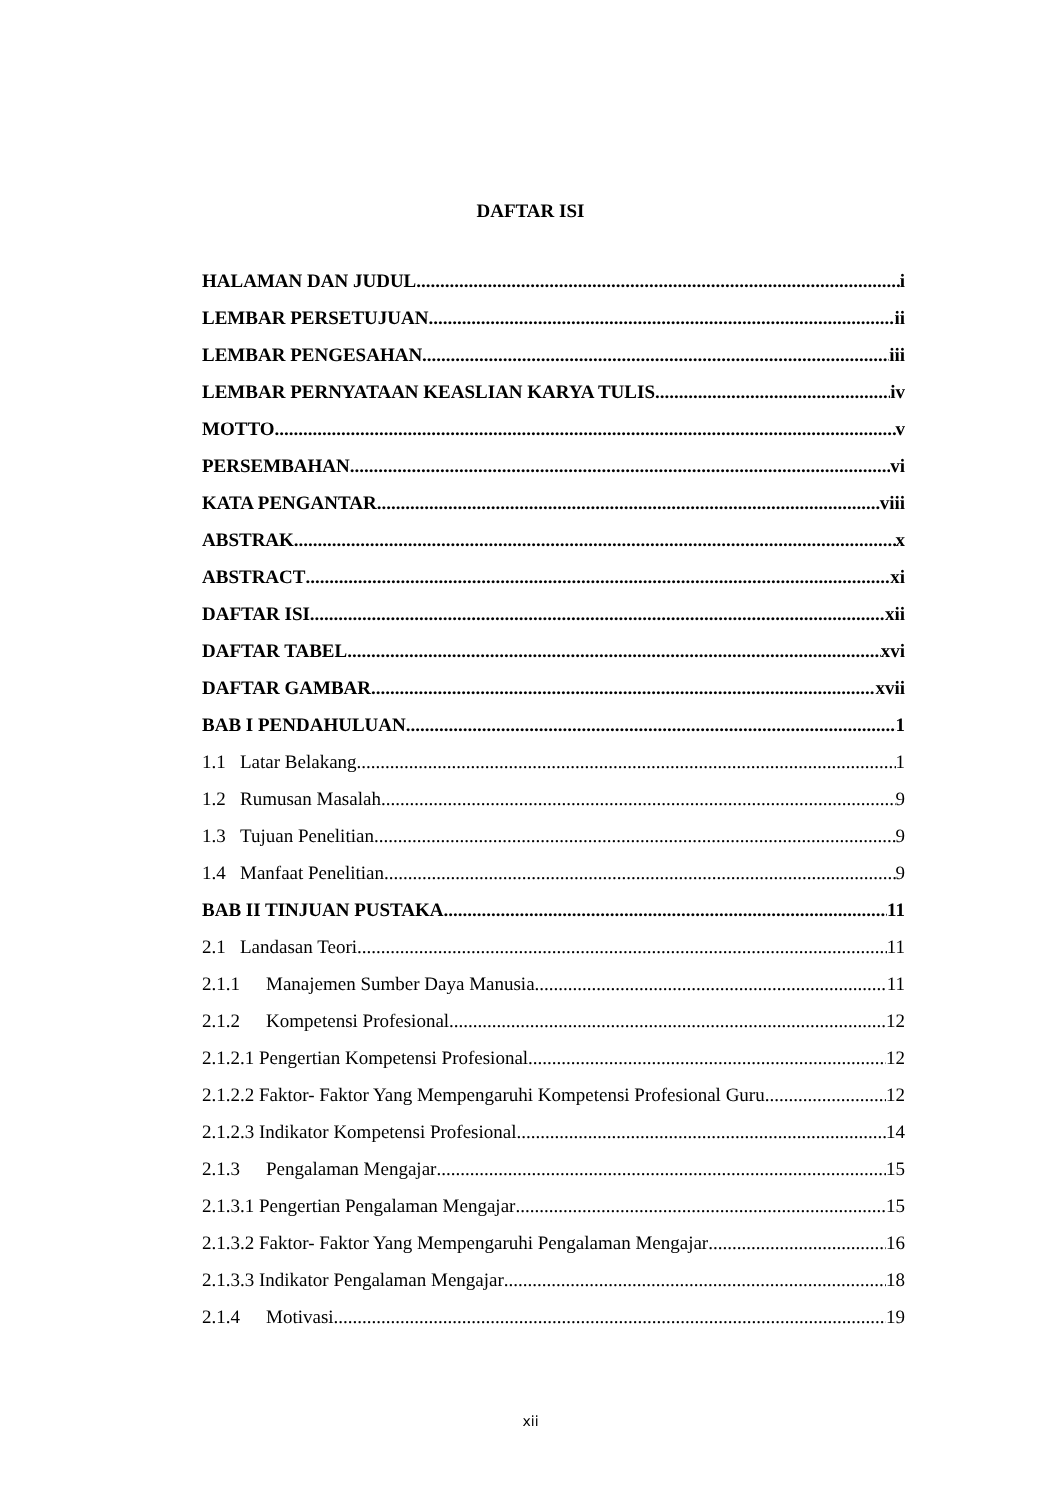DAFTAR ISI
HALAMAN DAN JUDUL i
LEMBAR PERSETUJUAN ii
LEMBAR PENGESAHAN iii
LEMBAR PERNYATAAN KEASLIAN KARYA TULIS iv
MOTTO v
PERSEMBAHAN vi
KATA PENGANTAR viii
ABSTRAK x
ABSTRACT xi
DAFTAR ISI xii
DAFTAR TABEL xvi
DAFTAR GAMBAR xvii
BAB I PENDAHULUAN 1
1.1 Latar Belakang 1
1.2 Rumusan Masalah 9
1.3 Tujuan Penelitian 9
1.4 Manfaat Penelitian 9
BAB II TINJUAN PUSTAKA 11
2.1 Landasan Teori 11
2.1.1 Manajemen Sumber Daya Manusia 11
2.1.2 Kompetensi Profesional 12
2.1.2.1 Pengertian Kompetensi Profesional 12
2.1.2.2 Faktor- Faktor Yang Mempengaruhi Kompetensi Profesional Guru 12
2.1.2.3 Indikator Kompetensi Profesional 14
2.1.3 Pengalaman Mengajar 15
2.1.3.1 Pengertian Pengalaman Mengajar 15
2.1.3.2 Faktor- Faktor Yang Mempengaruhi Pengalaman Mengajar 16
2.1.3.3 Indikator Pengalaman Mengajar 18
2.1.4 Motivasi 19
xii